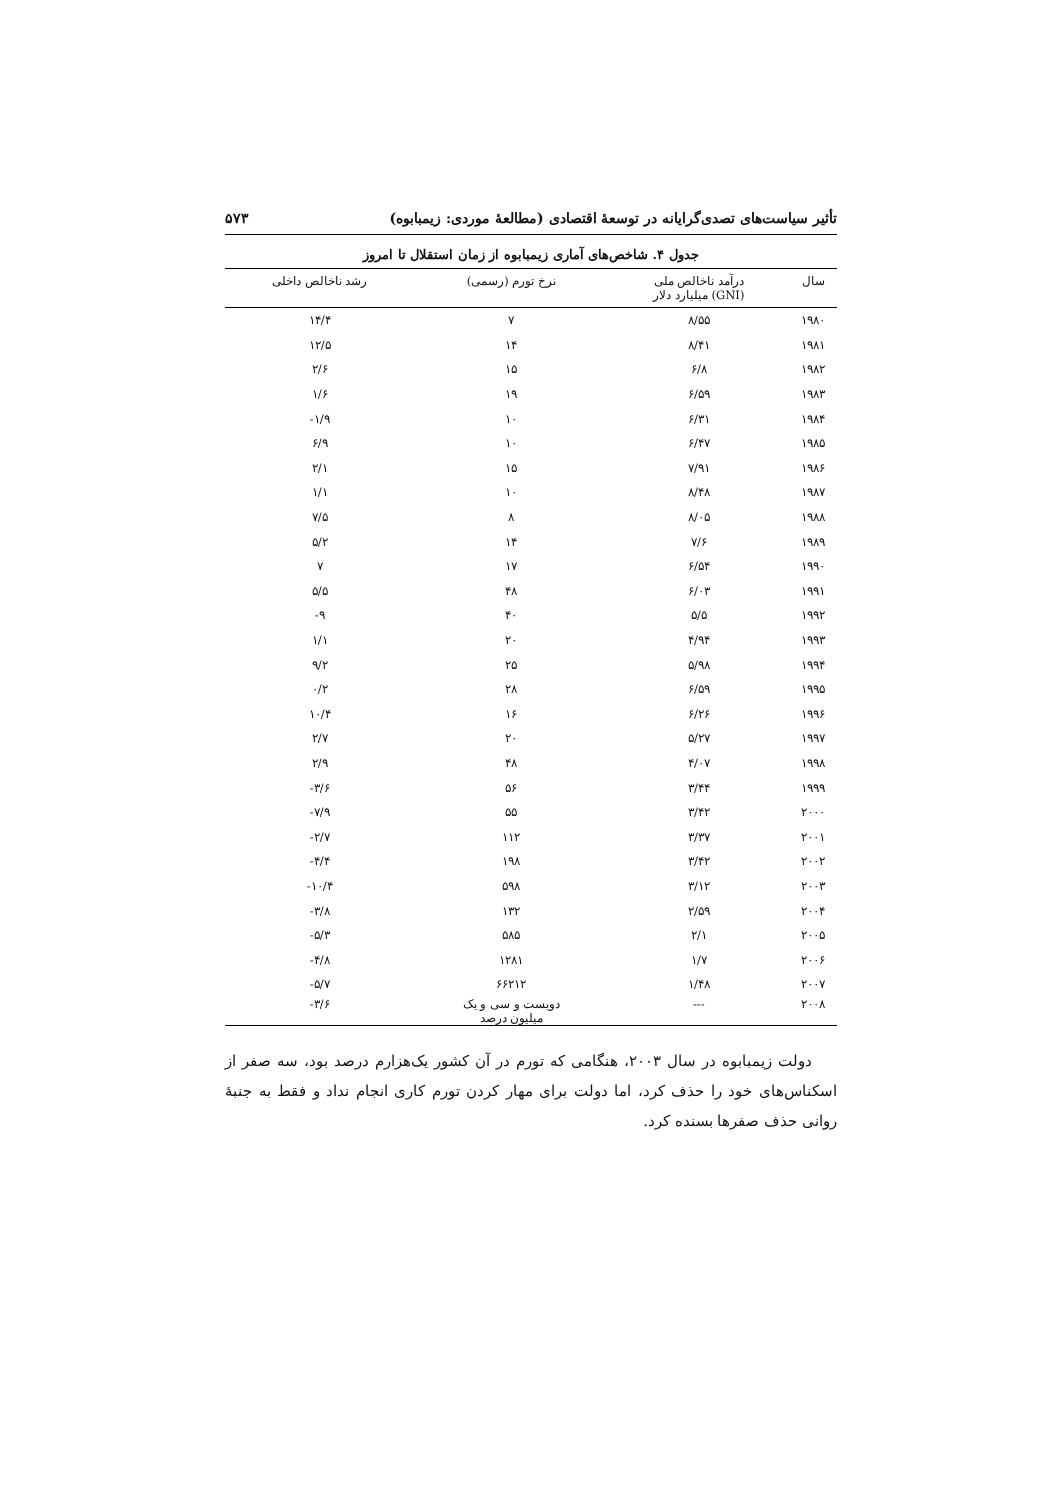تأثیر سیاست‌های تصدی‌گرایانه در توسعهٔ اقتصادی (مطالعهٔ موردی: زیمبابوه) ۵۷۳
جدول ۴. شاخص‌های آماری زیمبابوه از زمان استقلال تا امروز
| سال | درآمد ناخالص ملی (GNI) میلیارد دلار | نرخ تورم (رسمی) | رشد ناخالص داخلی |
| --- | --- | --- | --- |
| ۱۹۸۰ | ۸/۵۵ | ۷ | ۱۴/۴ |
| ۱۹۸۱ | ۸/۴۱ | ۱۴ | ۱۲/۵ |
| ۱۹۸۲ | ۶/۸ | ۱۵ | ۲/۶ |
| ۱۹۸۳ | ۶/۵۹ | ۱۹ | ۱/۶ |
| ۱۹۸۴ | ۶/۳۱ | ۱۰ | ‎-۱/۹ |
| ۱۹۸۵ | ۶/۴۷ | ۱۰ | ۶/۹ |
| ۱۹۸۶ | ۷/۹۱ | ۱۵ | ۲/۱ |
| ۱۹۸۷ | ۸/۴۸ | ۱۰ | ۱/۱ |
| ۱۹۸۸ | ۸/۰۵ | ۸ | ۷/۵ |
| ۱۹۸۹ | ۷/۶ | ۱۴ | ۵/۲ |
| ۱۹۹۰ | ۶/۵۴ | ۱۷ | ۷ |
| ۱۹۹۱ | ۶/۰۳ | ۴۸ | ۵/۵ |
| ۱۹۹۲ | ۵/۵ | ۴۰ | ‎-۹ |
| ۱۹۹۳ | ۴/۹۴ | ۲۰ | ۱/۱ |
| ۱۹۹۴ | ۵/۹۸ | ۲۵ | ۹/۲ |
| ۱۹۹۵ | ۶/۵۹ | ۲۸ | ۰/۲ |
| ۱۹۹۶ | ۶/۲۶ | ۱۶ | ۱۰/۴ |
| ۱۹۹۷ | ۵/۲۷ | ۲۰ | ۲/۷ |
| ۱۹۹۸ | ۴/۰۷ | ۴۸ | ۲/۹ |
| ۱۹۹۹ | ۳/۴۴ | ۵۶ | ‎-۳/۶ |
| ۲۰۰۰ | ۳/۴۲ | ۵۵ | ‎-۷/۹ |
| ۲۰۰۱ | ۳/۳۷ | ۱۱۲ | ‎-۲/۷ |
| ۲۰۰۲ | ۳/۴۲ | ۱۹۸ | ‎-۴/۴ |
| ۲۰۰۳ | ۳/۱۲ | ۵۹۸ | ‎-۱۰/۴ |
| ۲۰۰۴ | ۲/۵۹ | ۱۳۲ | ‎-۳/۸ |
| ۲۰۰۵ | ۲/۱ | ۵۸۵ | ‎-۵/۳ |
| ۲۰۰۶ | ۱/۷ | ۱۲۸۱ | ‎-۴/۸ |
| ۲۰۰۷ | ۱/۴۸ | ۶۶۲۱۲ | ‎-۵/۷ |
| ۲۰۰۸ | --- | دویست و سی و یک میلیون درصد | ‎-۳/۶ |
دولت زیمبابوه در سال ۲۰۰۳، هنگامی که تورم در آن کشور یک‌هزارم درصد بود، سه صفر از اسکناس‌های خود را حذف کرد، اما دولت برای مهار کردن تورم کاری انجام نداد و فقط به جنبهٔ روانی حذف صفرها بسنده کرد.